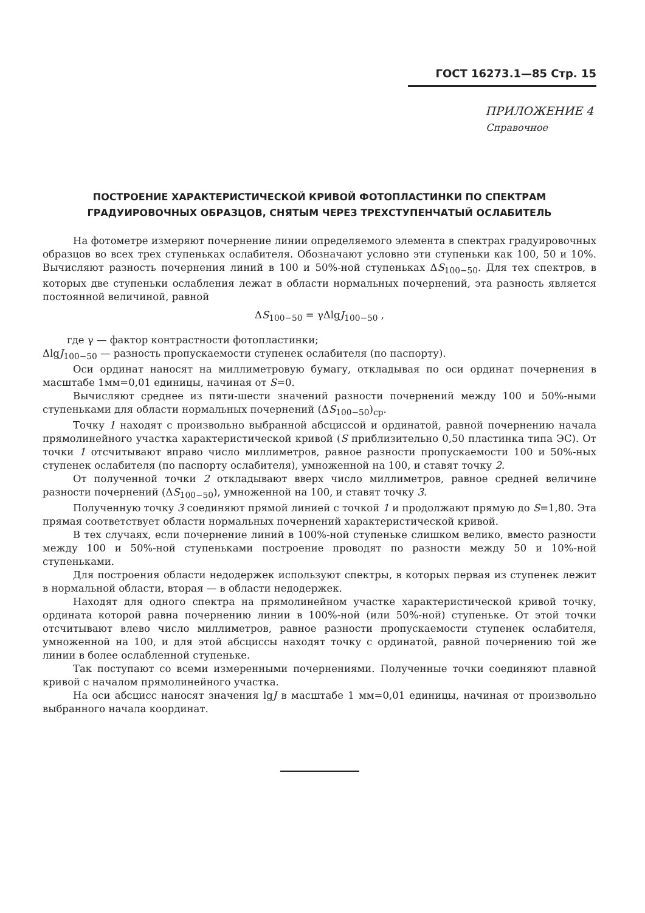ГОСТ 16273.1—85 Стр. 15
ПРИЛОЖЕНИЕ 4
Справочное
ПОСТРОЕНИЕ ХАРАКТЕРИСТИЧЕСКОЙ КРИВОЙ ФОТОПЛАСТИНКИ ПО СПЕКТРАМ ГРАДУИРОВОЧНЫХ ОБРАЗЦОВ, СНЯТЫМ ЧЕРЕЗ ТРЕХСТУПЕНЧАТЫЙ ОСЛАБИТЕЛЬ
На фотометре измеряют почернение линии определяемого элемента в спектрах градуировочных образцов во всех трех ступеньках ослабителя. Обозначают условно эти ступеньки как 100, 50 и 10%. Вычисляют разность почернения линий в 100 и 50%-ной ступеньках ΔS<sub>100−50</sub>. Для тех спектров, в которых две ступеньки ослабления лежат в области нормальных почернений, эта разность является постоянной величиной, равной
ΔS<sub>100−50</sub> = γΔlgJ<sub>100−50</sub> ,
где γ — фактор контрастности фотопластинки;
ΔlgJ<sub>100−50</sub> — разность пропускаемости ступенек ослабителя (по паспорту).
Оси ординат наносят на миллиметровую бумагу, откладывая по оси ординат почернения в масштабе 1мм=0,01 единицы, начиная от S=0.
Вычисляют среднее из пяти-шести значений разности почернений между 100 и 50%-ными ступеньками для области нормальных почернений (ΔS<sub>100−50</sub>)<sub>ср</sub>.
Точку 1 находят с произвольно выбранной абсциссой и ординатой, равной почернению начала прямолинейного участка характеристической кривой (S приблизительно 0,50 пластинка типа ЭС). От точки 1 отсчитывают вправо число миллиметров, равное разности пропускаемости 100 и 50%-ных ступенек ослабителя (по паспорту ослабителя), умноженной на 100, и ставят точку 2.
От полученной точки 2 откладывают вверх число миллиметров, равное средней величине разности почернений (ΔS<sub>100−50</sub>), умноженной на 100, и ставят точку 3.
Полученную точку 3 соединяют прямой линией с точкой 1 и продолжают прямую до S=1,80. Эта прямая соответствует области нормальных почернений характеристической кривой.
В тех случаях, если почернение линий в 100%-ной ступеньке слишком велико, вместо разности между 100 и 50%-ной ступеньками построение проводят по разности между 50 и 10%-ной ступеньками.
Для построения области недодержек используют спектры, в которых первая из ступенек лежит в нормальной области, вторая — в области недодержек.
Находят для одного спектра на прямолинейном участке характеристической кривой точку, ордината которой равна почернению линии в 100%-ной (или 50%-ной) ступеньке. От этой точки отсчитывают влево число миллиметров, равное разности пропускаемости ступенек ослабителя, умноженной на 100, и для этой абсциссы находят точку с ординатой, равной почернению той же линии в более ослабленной ступеньке.
Так поступают со всеми измеренными почернениями. Полученные точки соединяют плавной кривой с началом прямолинейного участка.
На оси абсцисс наносят значения lgJ в масштабе 1 мм=0,01 единицы, начиная от произвольно выбранного начала координат.